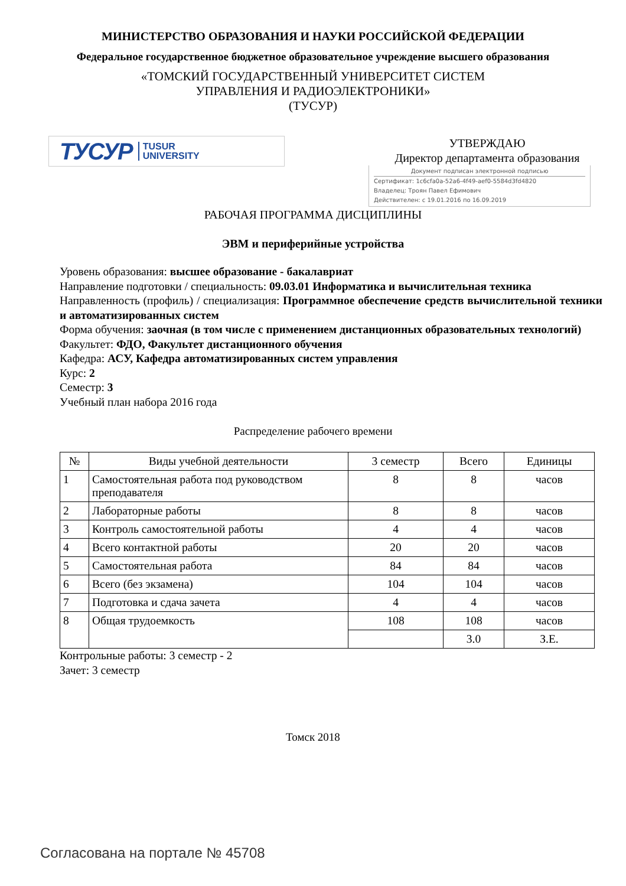МИНИСТЕРСТВО ОБРАЗОВАНИЯ И НАУКИ РОССИЙСКОЙ ФЕДЕРАЦИИ
Федеральное государственное бюджетное образовательное учреждение высшего образования
«ТОМСКИЙ ГОСУДАРСТВЕННЫЙ УНИВЕРСИТЕТ СИСТЕМ
УПРАВЛЕНИЯ И РАДИОЭЛЕКТРОНИКИ»
(ТУСУР)
ТУСУР TUSUR
UNIVERSITY
УТВЕРЖДАЮ
Директор департамента образования
Документ подписан электронной подписью
Сертификат: 1c6cfa0a-52a6-4f49-aef0-5584d3fd4820
Владелец: Троян Павел Ефимович
Действителен: с 19.01.2016 по 16.09.2019
РАБОЧАЯ ПРОГРАММА ДИСЦИПЛИНЫ
ЭВМ и периферийные устройства
Уровень образования: высшее образование - бакалавриат
Направление подготовки / специальность: 09.03.01 Информатика и вычислительная техника
Направленность (профиль) / специализация: Программное обеспечение средств вычислительной техники и автоматизированных систем
Форма обучения: заочная (в том числе с применением дистанционных образовательных технологий)
Факультет: ФДО, Факультет дистанционного обучения
Кафедра: АСУ, Кафедра автоматизированных систем управления
Курс: 2
Семестр: 3
Учебный план набора 2016 года
Распределение рабочего времени
| № | Виды учебной деятельности | 3 семестр | Всего | Единицы |
| --- | --- | --- | --- | --- |
| 1 | Самостоятельная работа под руководством преподавателя | 8 | 8 | часов |
| 2 | Лабораторные работы | 8 | 8 | часов |
| 3 | Контроль самостоятельной работы | 4 | 4 | часов |
| 4 | Всего контактной работы | 20 | 20 | часов |
| 5 | Самостоятельная работа | 84 | 84 | часов |
| 6 | Всего (без экзамена) | 104 | 104 | часов |
| 7 | Подготовка и сдача зачета | 4 | 4 | часов |
| 8 | Общая трудоемкость | 108 | 108 | часов |
| | | | 3.0 | З.Е. |
Контрольные работы: 3 семестр - 2
Зачет: 3 семестр
Томск 2018
Согласована на портале № 45708